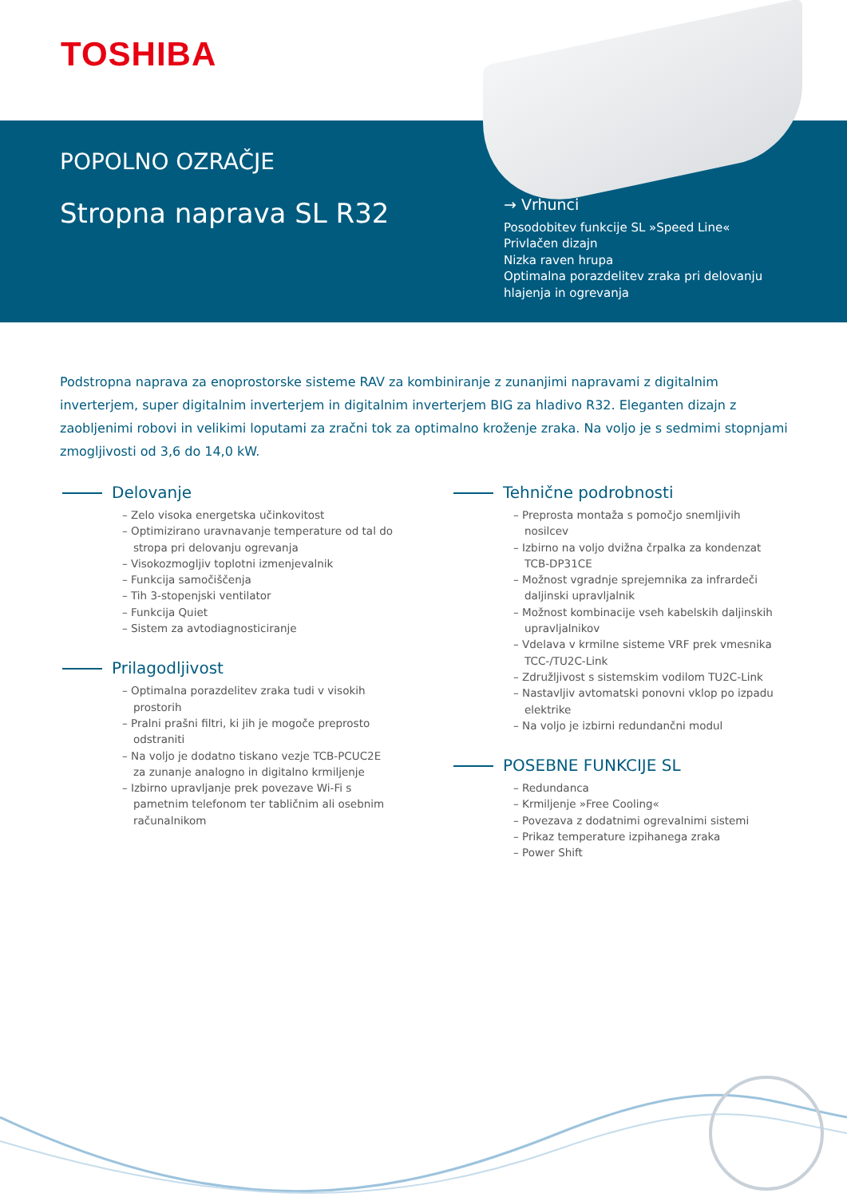TOSHIBA
POPOLNO OZRAČJE
Stropna naprava SL R32
→ Vrhunci
Posodobitev funkcije SL »Speed Line«
Privlačen dizajn
Nizka raven hrupa
Optimalna porazdelitev zraka pri delovanju hlajenja in ogrevanja
Podstropna naprava za enoprostorske sisteme RAV za kombiniranje z zunanjimi napravami z digitalnim inverterjem, super digitalnim inverterjem in digitalnim inverterjem BIG za hladivo R32. Eleganten dizajn z zaobljenimi robovi in velikimi loputami za zračni tok za optimalno kroženje zraka. Na voljo je s sedmimi stopnjami zmogljivosti od 3,6 do 14,0 kW.
Delovanje
– Zelo visoka energetska učinkovitost
– Optimizirano uravnavanje temperature od tal do stropa pri delovanju ogrevanja
– Visokozmogljiv toplotni izmenjevalnik
– Funkcija samočiščenja
– Tih 3-stopenjski ventilator
– Funkcija Quiet
– Sistem za avtodiagnosticiranje
Prilagodljivost
– Optimalna porazdelitev zraka tudi v visokih prostorih
– Pralni prašni filtri, ki jih je mogoče preprosto odstraniti
– Na voljo je dodatno tiskano vezje TCB-PCUC2E za zunanje analogno in digitalno krmiljenje
– Izbirno upravljanje prek povezave Wi-Fi s pametnim telefonom ter tabličnim ali osebnim računalnikom
Tehnične podrobnosti
– Preprosta montaža s pomočjo snemljivih nosilcev
– Izbirno na voljo dvižna črpalka za kondenzat TCB-DP31CE
– Možnost vgradnje sprejemnika za infrardeči daljinski upravljalnik
– Možnost kombinacije vseh kabelskih daljinskih upravljalnikov
– Vdelava v krmilne sisteme VRF prek vmesnika TCC-/TU2C-Link
– Združljivost s sistemskim vodilom TU2C-Link
– Nastavljiv avtomatski ponovni vklop po izpadu elektrike
– Na voljo je izbirni redundančni modul
POSEBNE FUNKCIJE SL
– Redundanca
– Krmiljenje »Free Cooling«
– Povezava z dodatnimi ogrevalnimi sistemi
– Prikaz temperature izpihanega zraka
– Power Shift